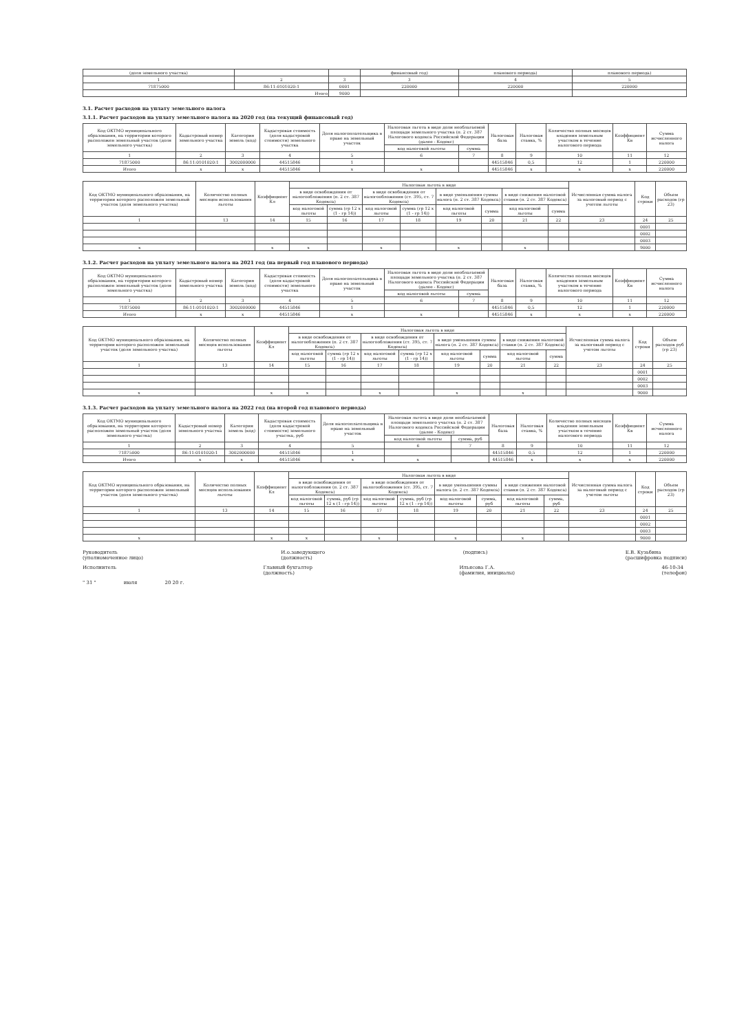| (доля земельного участка) | | | финансовый год) | планового периода) | планового периода) |
| 1 | 2 | 3 | 3 | 4 | 5 |
| 71875000 | 86:11:0101020:1 | 0001 | 220000 | 220000 | 220000 |
| Итого | | 9000 | | | |
3.1. Расчет расходов на уплату земельного налога
3.1.1. Расчет расходов на уплату земельного налога на 2020 год (на текущий финансовый год)
| Код ОКТМО муниципального образования, на территории которого расположен земельный участок (доля земельного участка) | Кадастровый номер земельного участка | Категория земель (код) | Кадастровая стоимость (доля кадастровой стоимости) земельного участка | Доля налогоплательщика в праве на земельный участок | Налоговая льгота в виде доли необлагаемой площади земельного участка (п. 2 ст. 387 Налогового кодекса Российской Федерации (далее - Кодекс) | | Налоговая база | Налоговая ставка, % | Количество полных месяцев владения земельным участком в течение налогового периода | Коэффициент Кв | Сумма исчисленного налога |
| --- | --- | --- | --- | --- | --- | --- | --- | --- | --- | --- | --- |
| | | | | | код налоговой льготы | сумма | | | | | |
| 1 | 2 | 3 | 4 | 5 | 6 | 7 | 8 | 9 | 10 | 11 | 12 |
| 71875000 | 86:11:0101020:1 | 3002000000 | 44515846 | 1 | | | 44515846 | 0,5 | 12 | 1 | 220000 |
| Итого | x | x | 44515846 | x | x | | 44515846 | x | x | x | 220000 |
| Код ОКТМО муниципального образования, на территории которого расположен земельный участок (доля земельного участка) | Количество полных месяцев использования льготы | Коэффициент Кл | Налоговая льгота в виде | | | | | | | | Исчисленная сумма налога за налоговый период с учетом льготы | Код строки | Объем расходов (гр 23) |
| --- | --- | --- | --- | --- | --- | --- | --- | --- | --- | --- | --- | --- | --- |
| | | | в виде освобождения от налогообложения (п. 2 ст. 387 Кодекса) | | в виде освобождения от налогообложения (ст. 395, ст. 7 Кодекса) | | в виде уменьшения суммы налога (п. 2 ст. 387 Кодекса) | | в виде снижения налоговой ставки (п. 2 ст. 387 Кодекса) | | | | |
| | | | код налоговой льготы | сумма (гр 12 x (1 - гр 14)) | код налоговой льготы | сумма (гр 12 x (1 - гр 14)) | код налоговой льготы | сумма | код налоговой льготы | сумма | | | |
| 1 | 13 | 14 | 15 | 16 | 17 | 18 | 19 | 20 | 21 | 22 | 23 | 24 | 25 |
| | | | | | | | | | | | | 0001 | |
| | | | | | | | | | | | | 0002 | |
| | | | | | | | | | | | | 0003 | |
| x | | x | x | | x | | x | | x | | | 9000 | |
3.1.2. Расчет расходов на уплату земельного налога на 2021 год (на первый год планового периода)
| Код ОКТМО муниципального образования, на территории которого расположен земельный участок (доля земельного участка) | Кадастровый номер земельного участка | Категория земель (код) | Кадастровая стоимость (доля кадастровой стоимости) земельного участка | Доля налогоплательщика в праве на земельный участок | Налоговая льгота в виде доли необлагаемой площади земельного участка (п. 2 ст. 387 Налогового кодекса Российской Федерации (далее - Кодекс) | | Налоговая база | Налоговая ставка, % | Количество полных месяцев владения земельным участком в течение налогового периода | Коэффициент Кв | Сумма исчисленного налога |
| --- | --- | --- | --- | --- | --- | --- | --- | --- | --- | --- | --- |
| | | | | | код налоговой льготы | сумма | | | | | |
| 1 | 2 | 3 | 4 | 5 | 6 | 7 | 8 | 9 | 10 | 11 | 12 |
| 71875000 | 86:11:0101020:1 | 3002000000 | 44515846 | 1 | | | 44515846 | 0,5 | 12 | 1 | 220000 |
| Итого | x | x | 44515846 | x | x | | 44515846 | x | x | x | 220000 |
| Код ОКТМО муниципального образования, на территории которого расположен земельный участок (доля земельного участка) | Количество полных месяцев использования льготы | Коэффициент Кл | Налоговая льгота в виде | | | | | | | | Исчисленная сумма налога за налоговый период с учетом льготы | Код строки | Объем расходов руб (гр 23) |
| --- | --- | --- | --- | --- | --- | --- | --- | --- | --- | --- | --- | --- | --- |
| | | | в виде освобождения от налогообложения (п. 2 ст. 387 Кодекса) | | в виде освобождения от налогообложения (ст. 395, ст. 7 Кодекса) | | в виде уменьшения суммы налога (п. 2 ст. 387 Кодекса) | | в виде снижения налоговой ставки (п. 2 ст. 387 Кодекса) | | | | |
| | | | код налоговой льготы | сумма (гр 12 x (1 - гр 14)) | код налоговой льготы | сумма (гр 12 x (1 - гр 14)) | код налоговой льготы | сумма | код налоговой льготы | сумма | | | |
| 1 | 13 | 14 | 15 | 16 | 17 | 18 | 19 | 20 | 21 | 22 | 23 | 24 | 25 |
| | | | | | | | | | | | | 0001 | |
| | | | | | | | | | | | | 0002 | |
| | | | | | | | | | | | | 0003 | |
| x | | x | x | | x | | x | | x | | | 9000 | |
3.1.3. Расчет расходов на уплату земельного налога на 2022 год (на второй год планового периода)
| Код ОКТМО муниципального образования, на территории которого расположен земельный участок (доля земельного участка) | Кадастровый номер земельного участка | Категория земель (код) | Кадастровая стоимость (доля кадастровой стоимости) земельного участка, руб | Доля налогоплательщика в праве на земельный участок | Налоговая льгота в виде доли необлагаемой площади земельного участка (п. 2 ст. 387 Налогового кодекса Российской Федерации (далее - Кодекс) | | Налоговая база | Налоговая ставка, % | Количество полных месяцев владения земельным участком в течение налогового периода | Коэффициент Кв | Сумма исчисленного налога |
| --- | --- | --- | --- | --- | --- | --- | --- | --- | --- | --- | --- |
| | | | | | код налоговой льготы | сумма, руб | | | | | |
| 1 | 2 | 3 | 4 | 5 | 6 | 7 | 8 | 9 | 10 | 11 | 12 |
| 71875000 | 86:11:0101020:1 | 3002000000 | 44515846 | 1 | | | 44515846 | 0,5 | 12 | 1 | 220000 |
| Итого | x | x | 44515846 | x | x | | 44515846 | x | x | x | 220000 |
| Код ОКТМО муниципального образования, на территории которого расположен земельный участок (доля земельного участка) | Количество полных месяцев использования льготы | Коэффициент Кл | Налоговая льгота в виде | | | | | | | | Исчисленная сумма налога за налоговый период с учетом льготы | Код строки | Объем расходов (гр 23) |
| --- | --- | --- | --- | --- | --- | --- | --- | --- | --- | --- | --- | --- | --- |
| | | | в виде освобождения от налогообложения (п. 2 ст. 387 Кодекса) | | в виде освобождения от налогообложения (ст. 395, ст. 7 Кодекса) | | в виде уменьшения суммы налога (п. 2 ст. 387 Кодекса) | | в виде снижения налоговой ставки (п. 2 ст. 387 Кодекса) | | | | |
| | | | код налоговой льготы | сумма, руб (гр 12 x (1 - гр 14)) | код налоговой льготы | сумма, руб (гр 12 x (1 - гр 14)) | код налоговой льготы | сумма, руб | код налоговой льготы | сумма, руб | | | |
| 1 | 13 | 14 | 15 | 16 | 17 | 18 | 19 | 20 | 21 | 22 | 23 | 24 | 25 |
| | | | | | | | | | | | | 0001 | |
| | | | | | | | | | | | | 0002 | |
| | | | | | | | | | | | | 0003 | |
| x | | x | x | | x | | x | | x | | | 9000 | |
Руководитель
(уполномоченное лицо) И.о.заведующего
(должность) (подпись) Е.В. Кузьбина
(расшифровка подписи)
Исполнитель Главный бухгалтер
(должность) Ильясова Г.А.
(фамилия, инициалы) 46-10-34
(телефон)
" 31 " июля 20 20 г.